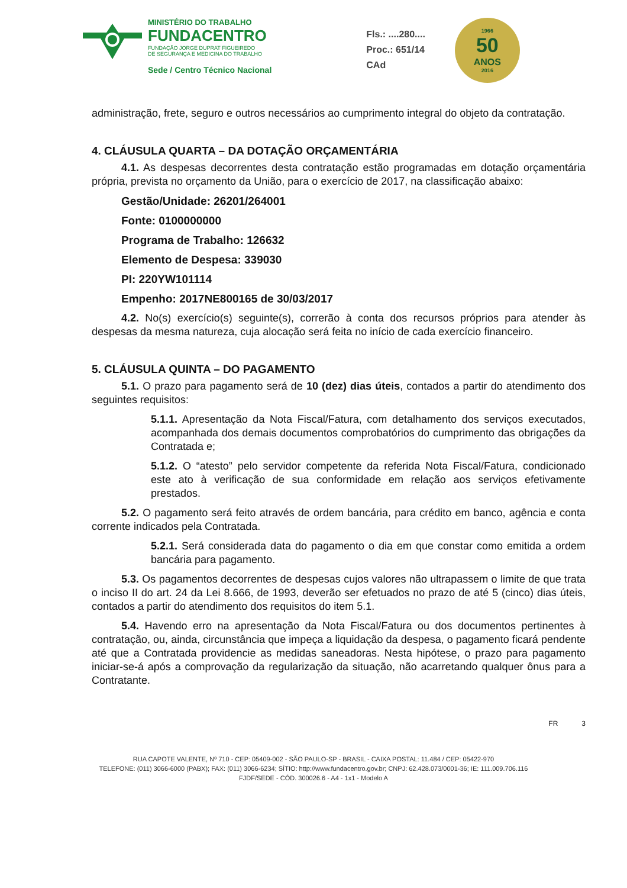MINISTÉRIO DO TRABALHO
FUNDACENTRO
FUNDAÇÃO JORGE DUPRAT FIGUEIREDO
DE SEGURANÇA E MEDICINA DO TRABALHO
Sede / Centro Técnico Nacional
Fls.: ....280....
Proc.: 651/14
CAd
1966
50
ANOS
2016
administração, frete, seguro e outros necessários ao cumprimento integral do objeto da contratação.
4. CLÁUSULA QUARTA – DA DOTAÇÃO ORÇAMENTÁRIA
4.1. As despesas decorrentes desta contratação estão programadas em dotação orçamentária própria, prevista no orçamento da União, para o exercício de 2017, na classificação abaixo:
Gestão/Unidade: 26201/264001
Fonte: 0100000000
Programa de Trabalho: 126632
Elemento de Despesa: 339030
PI: 220YW101114
Empenho: 2017NE800165 de 30/03/2017
4.2. No(s) exercício(s) seguinte(s), correrão à conta dos recursos próprios para atender às despesas da mesma natureza, cuja alocação será feita no início de cada exercício financeiro.
5. CLÁUSULA QUINTA – DO PAGAMENTO
5.1. O prazo para pagamento será de 10 (dez) dias úteis, contados a partir do atendimento dos seguintes requisitos:
5.1.1. Apresentação da Nota Fiscal/Fatura, com detalhamento dos serviços executados, acompanhada dos demais documentos comprobatórios do cumprimento das obrigações da Contratada e;
5.1.2. O “atesto” pelo servidor competente da referida Nota Fiscal/Fatura, condicionado este ato à verificação de sua conformidade em relação aos serviços efetivamente prestados.
5.2. O pagamento será feito através de ordem bancária, para crédito em banco, agência e conta corrente indicados pela Contratada.
5.2.1. Será considerada data do pagamento o dia em que constar como emitida a ordem bancária para pagamento.
5.3. Os pagamentos decorrentes de despesas cujos valores não ultrapassem o limite de que trata o inciso II do art. 24 da Lei 8.666, de 1993, deverão ser efetuados no prazo de até 5 (cinco) dias úteis, contados a partir do atendimento dos requisitos do item 5.1.
5.4. Havendo erro na apresentação da Nota Fiscal/Fatura ou dos documentos pertinentes à contratação, ou, ainda, circunstância que impeça a liquidação da despesa, o pagamento ficará pendente até que a Contratada providencie as medidas saneadoras. Nesta hipótese, o prazo para pagamento iniciar-se-á após a comprovação da regularização da situação, não acarretando qualquer ônus para a Contratante.
FR 3
RUA CAPOTE VALENTE, Nº 710 - CEP: 05409-002 - SÃO PAULO-SP - BRASIL - CAIXA POSTAL: 11.484 / CEP: 05422-970
TELEFONE: (011) 3066-6000 (PABX); FAX: (011) 3066-6234; SÍTIO: http://www.fundacentro.gov.br; CNPJ: 62.428.073/0001-36; IE: 111.009.706.116
FJDF/SEDE - CÓD. 300026.6 - A4 - 1x1 - Modelo A